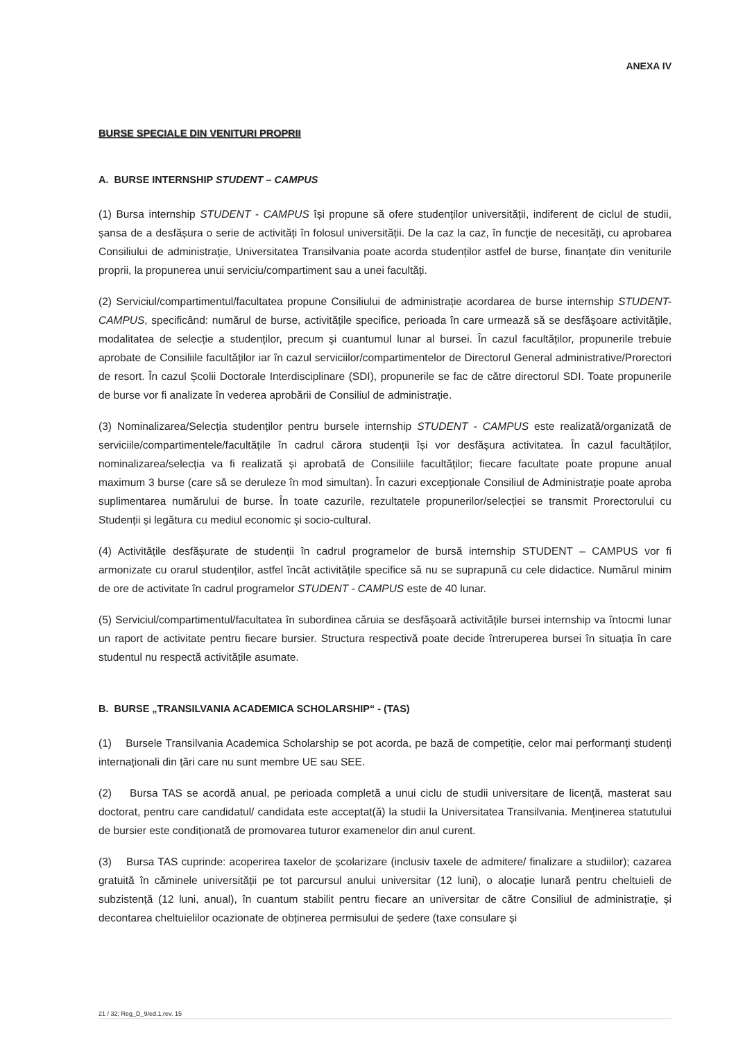ANEXA IV
BURSE SPECIALE DIN VENITURI PROPRII
A. BURSE INTERNSHIP STUDENT – CAMPUS
(1) Bursa internship STUDENT - CAMPUS își propune să ofere studenților universității, indiferent de ciclul de studii, șansa de a desfășura o serie de activități în folosul universității. De la caz la caz, în funcție de necesități, cu aprobarea Consiliului de administrație, Universitatea Transilvania poate acorda studenților astfel de burse, finanțate din veniturile proprii, la propunerea unui serviciu/compartiment sau a unei facultăți.
(2) Serviciul/compartimentul/facultatea propune Consiliului de administrație acordarea de burse internship STUDENT-CAMPUS, specificând: numărul de burse, activitățile specifice, perioada în care urmează să se desfăşoare activitățile, modalitatea de selecție a studenților, precum şi cuantumul lunar al bursei. În cazul facultăților, propunerile trebuie aprobate de Consiliile facultăților iar în cazul serviciilor/compartimentelor de Directorul General administrative/Prorectori de resort. În cazul Școlii Doctorale Interdisciplinare (SDI), propunerile se fac de către directorul SDI. Toate propunerile de burse vor fi analizate în vederea aprobării de Consiliul de administrație.
(3) Nominalizarea/Selecția studenților pentru bursele internship STUDENT - CAMPUS este realizată/organizată de serviciile/compartimentele/facultățile în cadrul cărora studenții își vor desfășura activitatea. În cazul facultăților, nominalizarea/selecția va fi realizată și aprobată de Consiliile facultăților; fiecare facultate poate propune anual maximum 3 burse (care să se deruleze în mod simultan). În cazuri excepționale Consiliul de Administrație poate aproba suplimentarea numărului de burse. În toate cazurile, rezultatele propunerilor/selecției se transmit Prorectorului cu Studenții și legătura cu mediul economic și socio-cultural.
(4) Activitățile desfășurate de studenții în cadrul programelor de bursă internship STUDENT – CAMPUS vor fi armonizate cu orarul studenților, astfel încât activitățile specifice să nu se suprapună cu cele didactice. Numărul minim de ore de activitate în cadrul programelor STUDENT - CAMPUS este de 40 lunar.
(5) Serviciul/compartimentul/facultatea în subordinea căruia se desfășoară activitățile bursei internship va întocmi lunar un raport de activitate pentru fiecare bursier. Structura respectivă poate decide întreruperea bursei în situația în care studentul nu respectă activitățile asumate.
B. BURSE „TRANSILVANIA ACADEMICA SCHOLARSHIP“ - (TAS)
(1) Bursele Transilvania Academica Scholarship se pot acorda, pe bază de competiție, celor mai performanți studenți internaționali din țări care nu sunt membre UE sau SEE.
(2) Bursa TAS se acordă anual, pe perioada completă a unui ciclu de studii universitare de licență, masterat sau doctorat, pentru care candidatul/ candidata este acceptat(ă) la studii la Universitatea Transilvania. Menținerea statutului de bursier este condiționată de promovarea tuturor examenelor din anul curent.
(3) Bursa TAS cuprinde: acoperirea taxelor de școlarizare (inclusiv taxele de admitere/ finalizare a studiilor); cazarea gratuită în căminele universității pe tot parcursul anului universitar (12 luni), o alocație lunară pentru cheltuieli de subzistență (12 luni, anual), în cuantum stabilit pentru fiecare an universitar de către Consiliul de administrație, și decontarea cheltuielilor ocazionate de obținerea permisului de ședere (taxe consulare și
21 / 32; Reg_D_9/ed.1,rev. 15